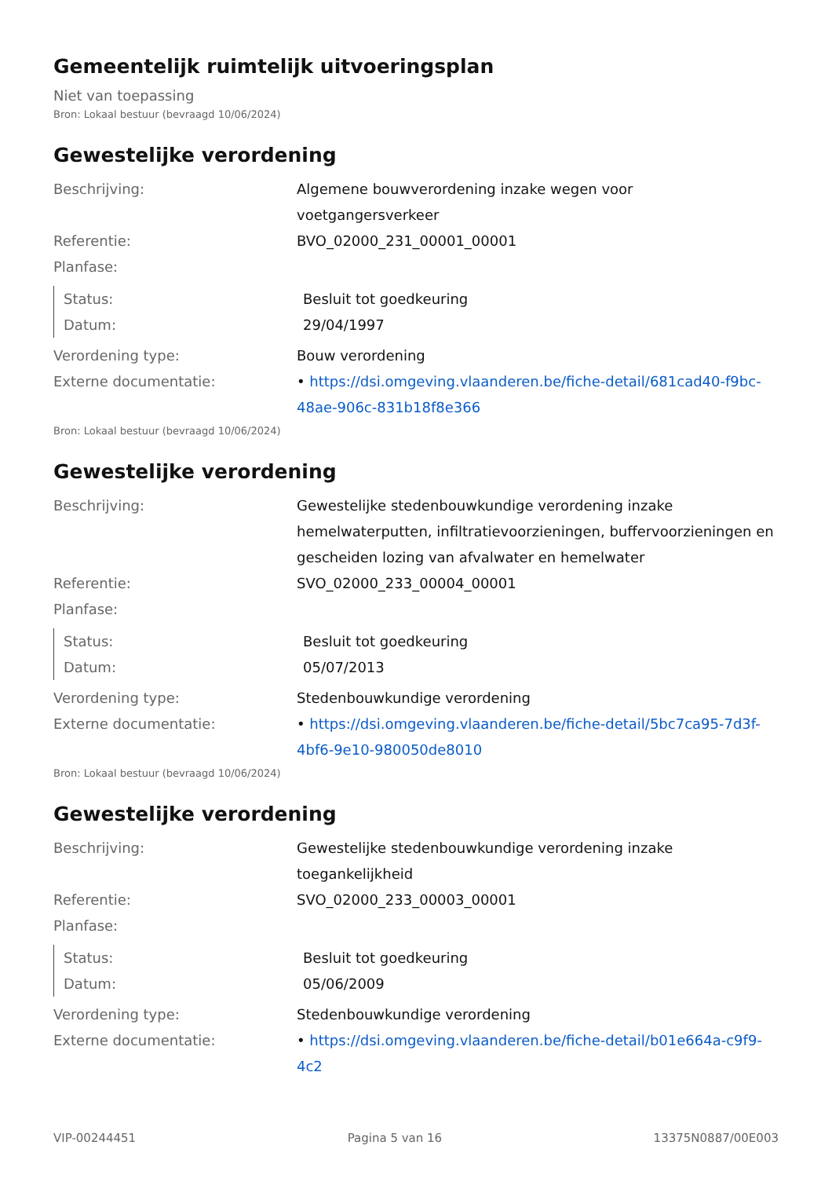Gemeentelijk ruimtelijk uitvoeringsplan
Niet van toepassing
Bron: Lokaal bestuur (bevraagd 10/06/2024)
Gewestelijke verordening
| Beschrijving: | Algemene bouwverordening inzake wegen voor voetgangersverkeer |
| Referentie: | BVO_02000_231_00001_00001 |
| Planfase: | |
| Status: | Besluit tot goedkeuring |
| Datum: | 29/04/1997 |
| Verordening type: | Bouw verordening |
| Externe documentatie: | • https://dsi.omgeving.vlaanderen.be/fiche-detail/681cad40-f9bc-48ae-906c-831b18f8e366 |
Bron: Lokaal bestuur (bevraagd 10/06/2024)
Gewestelijke verordening
| Beschrijving: | Gewestelijke stedenbouwkundige verordening inzake hemelwaterputten, infiltratievoorzieningen, buffervoorzieningen en gescheiden lozing van afvalwater en hemelwater |
| Referentie: | SVO_02000_233_00004_00001 |
| Planfase: | |
| Status: | Besluit tot goedkeuring |
| Datum: | 05/07/2013 |
| Verordening type: | Stedenbouwkundige verordening |
| Externe documentatie: | • https://dsi.omgeving.vlaanderen.be/fiche-detail/5bc7ca95-7d3f-4bf6-9e10-980050de8010 |
Bron: Lokaal bestuur (bevraagd 10/06/2024)
Gewestelijke verordening
| Beschrijving: | Gewestelijke stedenbouwkundige verordening inzake toegankelijkheid |
| Referentie: | SVO_02000_233_00003_00001 |
| Planfase: | |
| Status: | Besluit tot goedkeuring |
| Datum: | 05/06/2009 |
| Verordening type: | Stedenbouwkundige verordening |
| Externe documentatie: | • https://dsi.omgeving.vlaanderen.be/fiche-detail/b01e664a-c9f9-4c2 |
VIP-00244451 Pagina 5 van 16 13375N0887/00E003